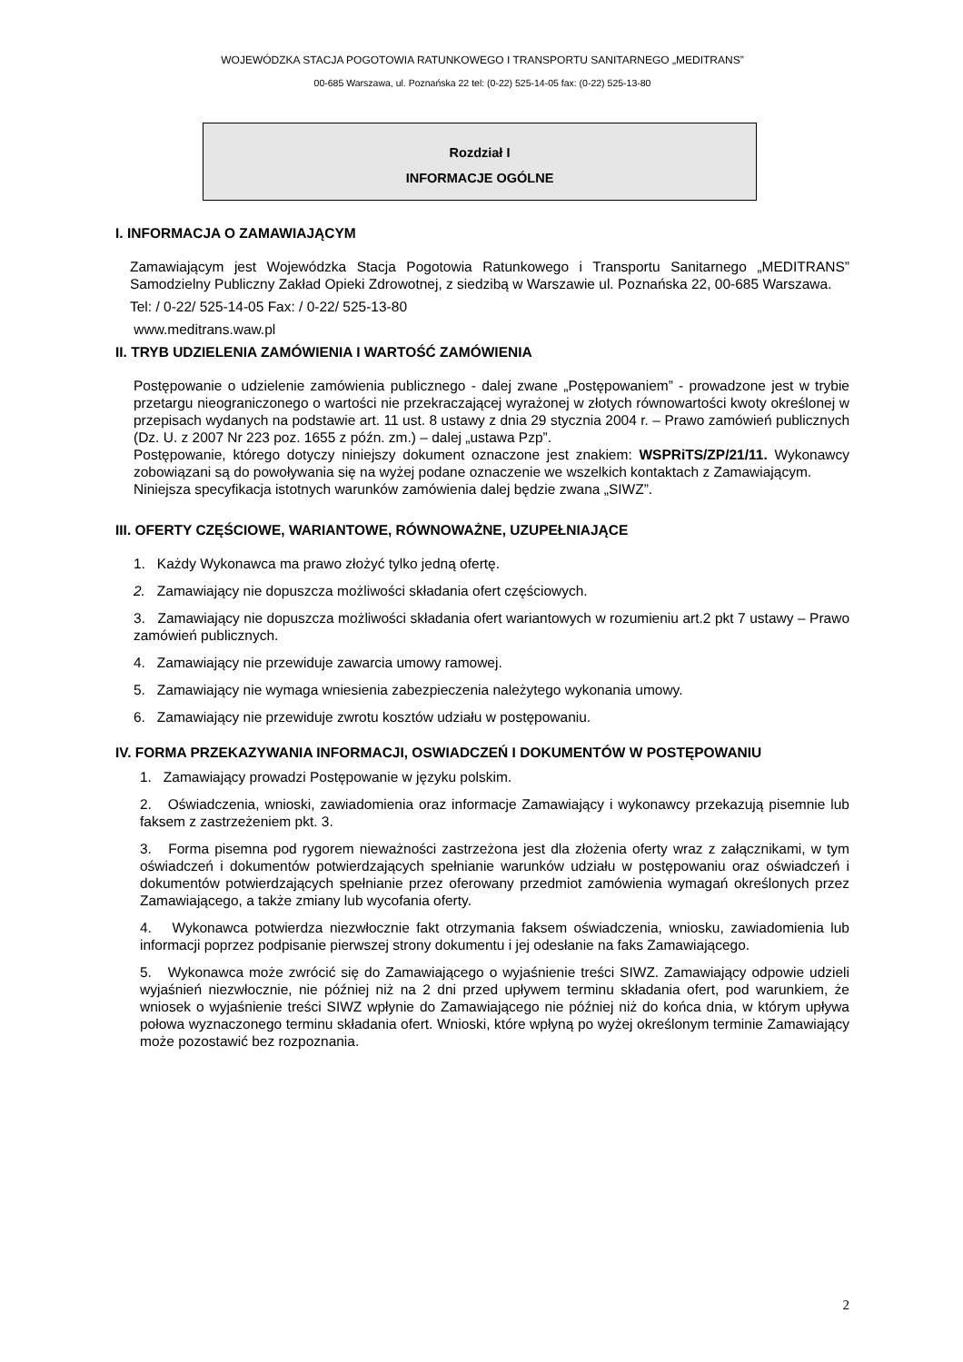WOJEWÓDZKA STACJA POGOTOWIA RATUNKOWEGO I TRANSPORTU SANITARNEGO „MEDITRANS”
00-685 Warszawa, ul. Poznańska 22 tel: (0-22) 525-14-05 fax: (0-22) 525-13-80
Rozdział I
INFORMACJE OGÓLNE
I. INFORMACJA O ZAMAWIAJĄCYM
Zamawiającym jest Wojewódzka Stacja Pogotowia Ratunkowego i Transportu Sanitarnego „MEDITRANS” Samodzielny Publiczny Zakład Opieki Zdrowotnej, z siedzibą w Warszawie ul. Poznańska 22, 00-685 Warszawa.
Tel: / 0-22/ 525-14-05 Fax: / 0-22/ 525-13-80
www.meditrans.waw.pl
II. TRYB UDZIELENIA ZAMÓWIENIA I WARTOŚĆ ZAMÓWIENIA
Postępowanie o udzielenie zamówienia publicznego - dalej zwane „Postępowaniem” - prowadzone jest w trybie przetargu nieograniczonego o wartości nie przekraczającej wyrażonej w złotych równowartości kwoty określonej w przepisach wydanych na podstawie art. 11 ust. 8 ustawy z dnia 29 stycznia 2004 r. – Prawo zamówień publicznych (Dz. U. z 2007 Nr 223 poz. 1655 z późn. zm.) – dalej „ustawa Pzp”.
Postępowanie, którego dotyczy niniejszy dokument oznaczone jest znakiem: WSPRiTS/ZP/21/11. Wykonawcy zobowiązani są do powoływania się na wyżej podane oznaczenie we wszelkich kontaktach z Zamawiającym.
Niniejsza specyfikacja istotnych warunków zamówienia dalej będzie zwana „SIWZ”.
III. OFERTY CZĘŚCIOWE, WARIANTOWE, RÓWNOWAŻNE, UZUPEŁNIAJĄCE
1. Każdy Wykonawca ma prawo złożyć tylko jedną ofertę.
2. Zamawiający nie dopuszcza możliwości składania ofert częściowych.
3. Zamawiający nie dopuszcza możliwości składania ofert wariantowych w rozumieniu art.2 pkt 7 ustawy – Prawo zamówień publicznych.
4. Zamawiający nie przewiduje zawarcia umowy ramowej.
5. Zamawiający nie wymaga wniesienia zabezpieczenia należytego wykonania umowy.
6. Zamawiający nie przewiduje zwrotu kosztów udziału w postępowaniu.
IV. FORMA PRZEKAZYWANIA INFORMACJI, OSWIADCZEŃ I DOKUMENTÓW W POSTĘPOWANIU
1. Zamawiający prowadzi Postępowanie w języku polskim.
2. Oświadczenia, wnioski, zawiadomienia oraz informacje Zamawiający i wykonawcy przekazują pisemnie lub faksem z zastrzeżeniem pkt. 3.
3. Forma pisemna pod rygorem nieważności zastrzeżona jest dla złożenia oferty wraz z załącznikami, w tym oświadczeń i dokumentów potwierdzających spełnianie warunków udziału w postępowaniu oraz oświadczeń i dokumentów potwierdzających spełnianie przez oferowany przedmiot zamówienia wymagań określonych przez Zamawiającego, a także zmiany lub wycofania oferty.
4. Wykonawca potwierdza niezwłocznie fakt otrzymania faksem oświadczenia, wniosku, zawiadomienia lub informacji poprzez podpisanie pierwszej strony dokumentu i jej odesłanie na faks Zamawiającego.
5. Wykonawca może zwrócić się do Zamawiającego o wyjaśnienie treści SIWZ. Zamawiający odpowie udzieli wyjaśnień niezwłocznie, nie później niż na 2 dni przed upływem terminu składania ofert, pod warunkiem, że wniosek o wyjaśnienie treści SIWZ wpłynie do Zamawiającego nie później niż do końca dnia, w którym upływa połowa wyznaczonego terminu składania ofert. Wnioski, które wpłyną po wyżej określonym terminie Zamawiający może pozostawić bez rozpoznania.
2